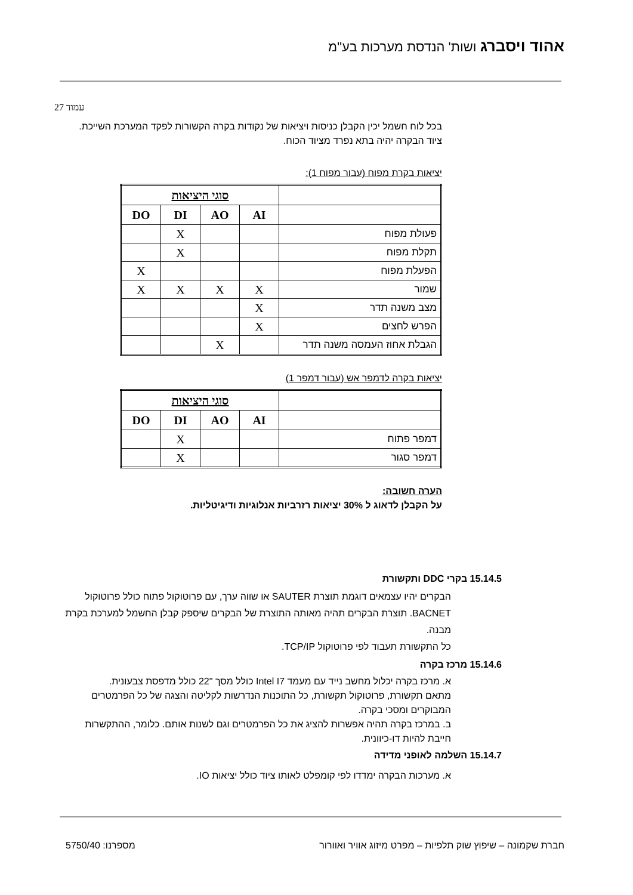אהוד ויסברג ושות' הנדסת מערכות בע"מ
עמוד 27
בכל לוח חשמל יכין הקבלן כניסות ויציאות של נקודות בקרה הקשורות לפקד המערכת השייכת.
ציוד הבקרה יהיה בתא נפרד מציוד הכוח.
יציאות בקרת מפוח (עבור מפוח 1):
| | סוגי היציאות | | | |
| | AI | AO | DI | DO |
| פעולת מפוח | | | X | |
| תקלת מפוח | | | X | |
| הפעלת מפוח | | | | X |
| שמור | X | X | X | X |
| מצב משנה תדר | X | | | |
| הפרש לחצים | X | | | |
| הגבלת אחוז העמסה משנה תדר | | X | | |
יציאות בקרה לדמפר אש (עבור דמפר 1)
| | סוגי היציאות | | | |
| | AI | AO | DI | DO |
| דמפר פתוח | | | X | |
| דמפר סגור | | | X | |
הערה חשובה:
על הקבלן לדאוג ל 30% יציאות רזרביות אנלוגיות ודיגיטליות.
15.14.5 בקרי DDC ותקשורת
הבקרים יהיו עצמאים דוגמת תוצרת SAUTER או שווה ערך, עם פרוטוקול פתוח כולל פרוטוקול BACNET. תוצרת הבקרים תהיה מאותה התוצרת של הבקרים שיספק קבלן החשמל למערכת בקרת מבנה.
כל התקשורת תעבוד לפי פרוטוקול TCP/IP.
15.14.6 מרכז בקרה
א. מרכז בקרה יכלול מחשב נייד עם מעמד Intel I7 כולל מסך "22 כולל מדפסת צבעונית.
מתאם תקשורת, פרוטוקול תקשורת, כל התוכנות הנדרשות לקליטה והצגה של כל הפרמטרים המבוקרים ומסכי בקרה.
ב. במרכז בקרה תהיה אפשרות להציג את כל הפרמטרים וגם לשנות אותם. כלומר, ההתקשרות חייבת להיות דו-כיוונית.
15.14.7 השלמה לאופני מדידה
א. מערכות הבקרה ימדדו לפי קומפלט לאותו ציוד כולל יציאות IO.
חברת שקמונה – שיפוץ שוק תלפיות – מפרט מיזוג אוויר ואוורור מספרנו: 5750/40